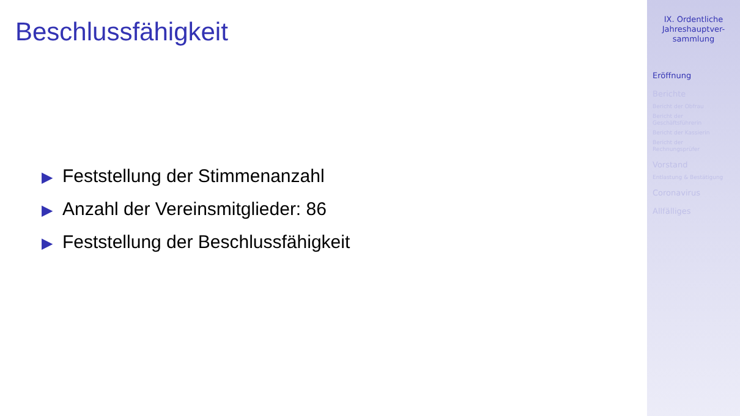Beschlussfähigkeit
▶ Feststellung der Stimmenanzahl
▶ Anzahl der Vereinsmitglieder: 86
▶ Feststellung der Beschlussfähigkeit
IX. Ordentliche
Jahreshauptver-
sammlung
Eröffnung
Berichte
Bericht der Obfrau
Bericht der
Geschäftsführerin
Bericht der Kassierin
Bericht der
Rechnungsprüfer
Vorstand
Entlastung & Bestätigung
Coronavirus
Allfälliges